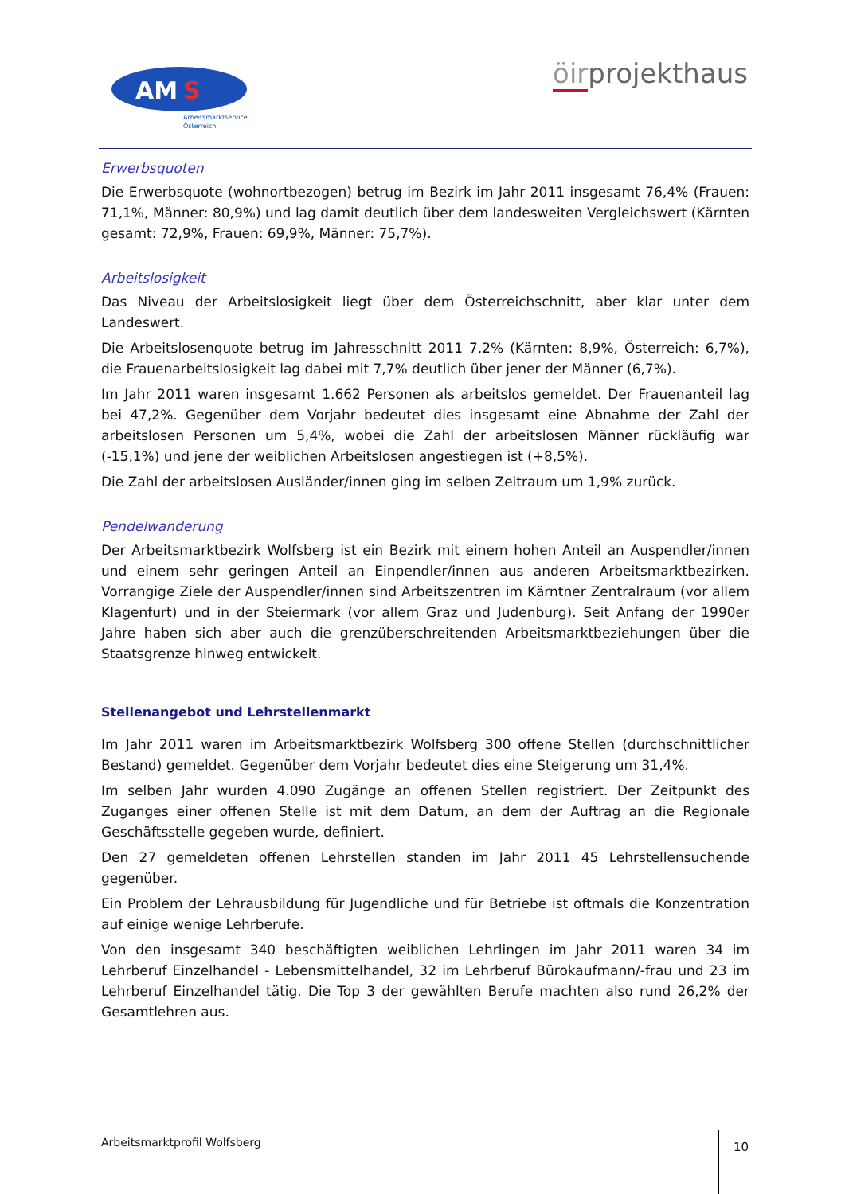AM
S
Arbeitsmarktservice
Österreich
öirprojekthaus
Erwerbsquoten
Die Erwerbsquote (wohnortbezogen) betrug im Bezirk im Jahr 2011 insgesamt 76,4% (Frauen: 71,1%, Männer: 80,9%) und lag damit deutlich über dem landesweiten Vergleichswert (Kärnten gesamt: 72,9%, Frauen: 69,9%, Männer: 75,7%).
Arbeitslosigkeit
Das Niveau der Arbeitslosigkeit liegt über dem Österreichschnitt, aber klar unter dem Landeswert.
Die Arbeitslosenquote betrug im Jahresschnitt 2011 7,2% (Kärnten: 8,9%, Österreich: 6,7%), die Frauenarbeitslosigkeit lag dabei mit 7,7% deutlich über jener der Männer (6,7%).
Im Jahr 2011 waren insgesamt 1.662 Personen als arbeitslos gemeldet. Der Frauenanteil lag bei 47,2%. Gegenüber dem Vorjahr bedeutet dies insgesamt eine Abnahme der Zahl der arbeitslosen Personen um 5,4%, wobei die Zahl der arbeitslosen Männer rückläufig war (-15,1%) und jene der weiblichen Arbeitslosen angestiegen ist (+8,5%).
Die Zahl der arbeitslosen Ausländer/innen ging im selben Zeitraum um 1,9% zurück.
Pendelwanderung
Der Arbeitsmarktbezirk Wolfsberg ist ein Bezirk mit einem hohen Anteil an Auspendler/innen und einem sehr geringen Anteil an Einpendler/innen aus anderen Arbeitsmarktbezirken. Vorrangige Ziele der Auspendler/innen sind Arbeitszentren im Kärntner Zentralraum (vor allem Klagenfurt) und in der Steiermark (vor allem Graz und Judenburg). Seit Anfang der 1990er Jahre haben sich aber auch die grenzüberschreitenden Arbeitsmarktbeziehungen über die Staatsgrenze hinweg entwickelt.
Stellenangebot und Lehrstellenmarkt
Im Jahr 2011 waren im Arbeitsmarktbezirk Wolfsberg 300 offene Stellen (durchschnittlicher Bestand) gemeldet. Gegenüber dem Vorjahr bedeutet dies eine Steigerung um 31,4%.
Im selben Jahr wurden 4.090 Zugänge an offenen Stellen registriert. Der Zeitpunkt des Zuganges einer offenen Stelle ist mit dem Datum, an dem der Auftrag an die Regionale Geschäftsstelle gegeben wurde, definiert.
Den 27 gemeldeten offenen Lehrstellen standen im Jahr 2011 45 Lehrstellensuchende gegenüber.
Ein Problem der Lehrausbildung für Jugendliche und für Betriebe ist oftmals die Konzentration auf einige wenige Lehrberufe.
Von den insgesamt 340 beschäftigten weiblichen Lehrlingen im Jahr 2011 waren 34 im Lehrberuf Einzelhandel - Lebensmittelhandel, 32 im Lehrberuf Bürokaufmann/-frau und 23 im Lehrberuf Einzelhandel tätig. Die Top 3 der gewählten Berufe machten also rund 26,2% der Gesamtlehren aus.
Arbeitsmarktprofil Wolfsberg 10